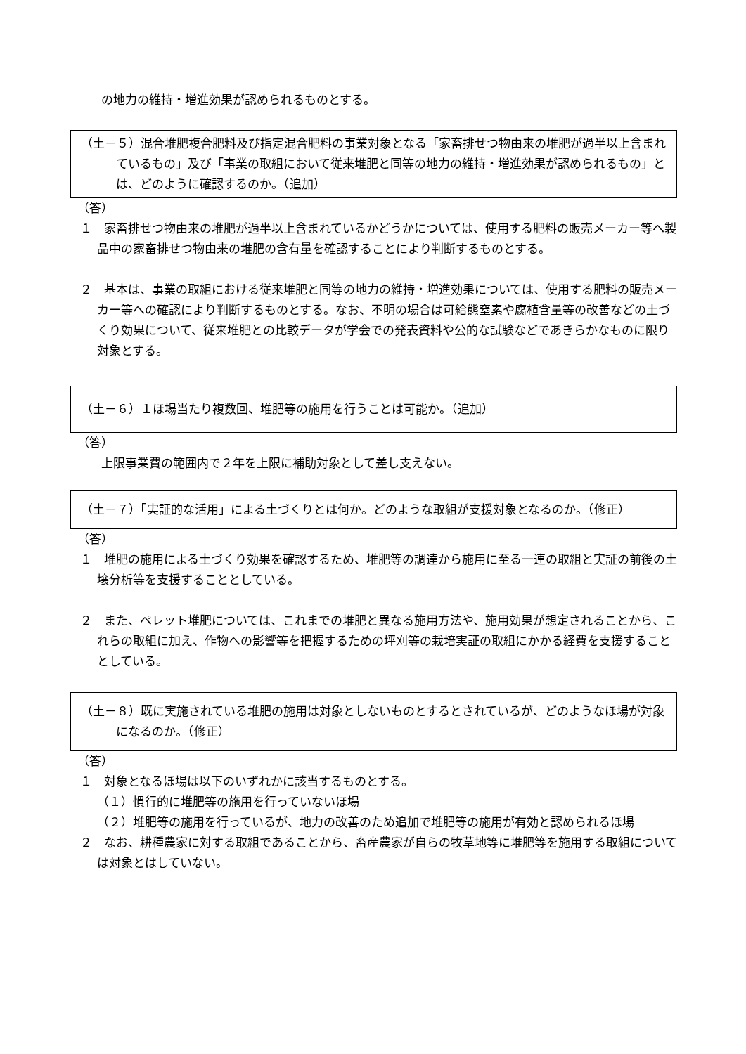の地力の維持・増進効果が認められるものとする。
（土－５）混合堆肥複合肥料及び指定混合肥料の事業対象となる「家畜排せつ物由来の堆肥が過半以上含まれているもの」及び「事業の取組において従来堆肥と同等の地力の維持・増進効果が認められるもの」とは、どのように確認するのか。（追加）
（答）
１　家畜排せつ物由来の堆肥が過半以上含まれているかどうかについては、使用する肥料の販売メーカー等へ製品中の家畜排せつ物由来の堆肥の含有量を確認することにより判断するものとする。
２　基本は、事業の取組における従来堆肥と同等の地力の維持・増進効果については、使用する肥料の販売メーカー等への確認により判断するものとする。なお、不明の場合は可給態窒素や腐植含量等の改善などの土づくり効果について、従来堆肥との比較データが学会での発表資料や公的な試験などであきらかなものに限り対象とする。
（土－６）１ほ場当たり複数回、堆肥等の施用を行うことは可能か。（追加）
（答）
上限事業費の範囲内で２年を上限に補助対象として差し支えない。
（土－７）「実証的な活用」による土づくりとは何か。どのような取組が支援対象となるのか。（修正）
（答）
１　堆肥の施用による土づくり効果を確認するため、堆肥等の調達から施用に至る一連の取組と実証の前後の土壌分析等を支援することとしている。
２　また、ペレット堆肥については、これまでの堆肥と異なる施用方法や、施用効果が想定されることから、これらの取組に加え、作物への影響等を把握するための坪刈等の栽培実証の取組にかかる経費を支援することとしている。
（土－８）既に実施されている堆肥の施用は対象としないものとするとされているが、どのようなほ場が対象になるのか。（修正）
（答）
１　対象となるほ場は以下のいずれかに該当するものとする。
（１）慣行的に堆肥等の施用を行っていないほ場
（２）堆肥等の施用を行っているが、地力の改善のため追加で堆肥等の施用が有効と認められるほ場
２　なお、耕種農家に対する取組であることから、畜産農家が自らの牧草地等に堆肥等を施用する取組については対象とはしていない。